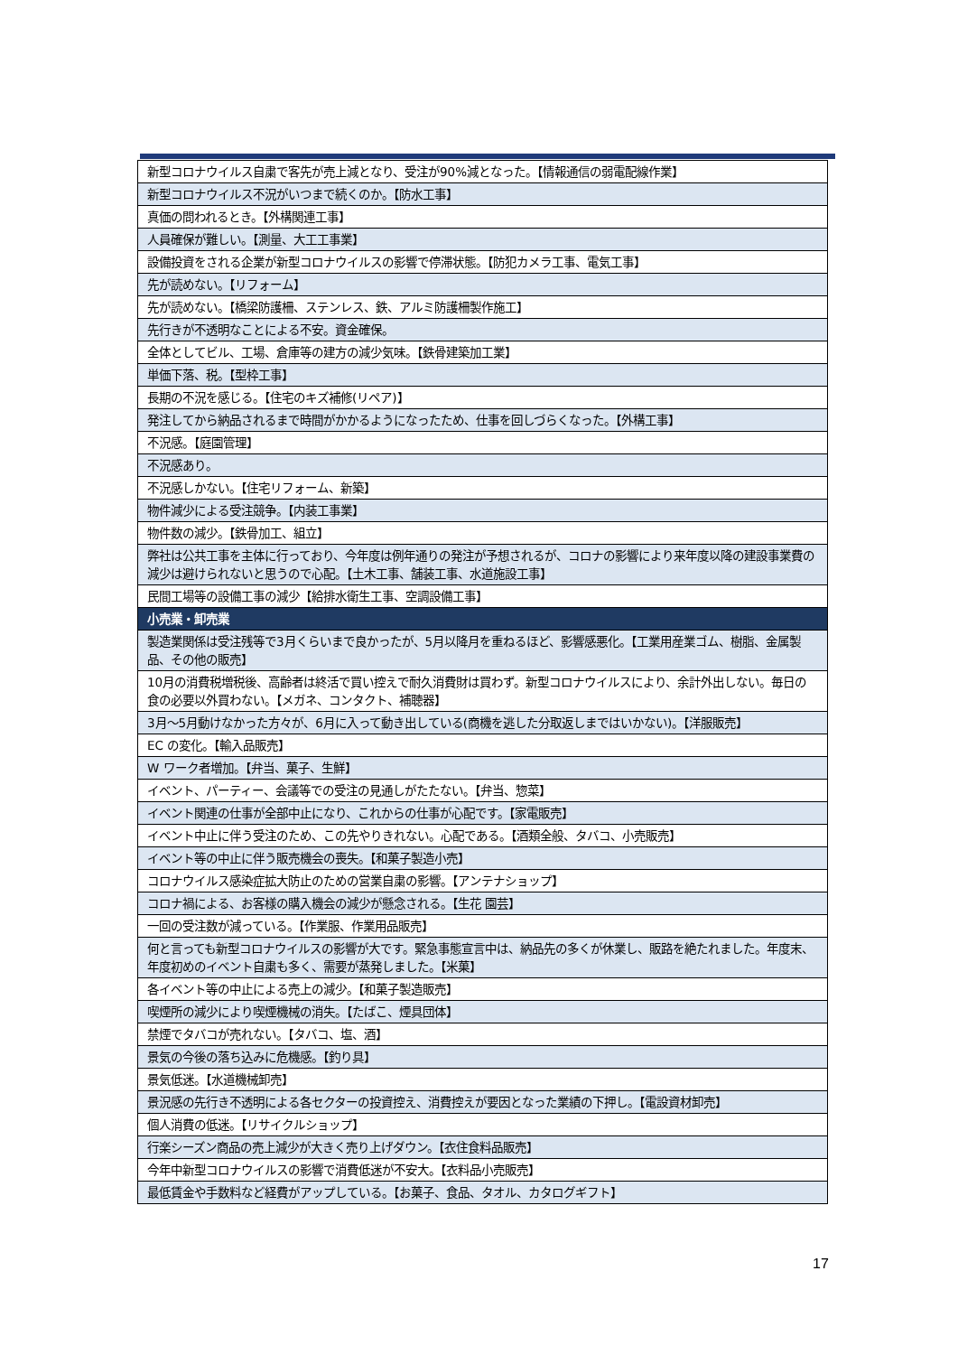| 新型コロナウイルス自粛で客先が売上減となり、受注が90%減となった。【情報通信の弱電配線作業】 |
| 新型コロナウイルス不況がいつまで続くのか。【防水工事】 |
| 真価の問われるとき。【外構関連工事】 |
| 人員確保が難しい。【測量、大工工事業】 |
| 設備投資をされる企業が新型コロナウイルスの影響で停滞状態。【防犯カメラ工事、電気工事】 |
| 先が読めない。【リフォーム】 |
| 先が読めない。【橋梁防護柵、ステンレス、鉄、アルミ防護柵製作施工】 |
| 先行きが不透明なことによる不安。資金確保。 |
| 全体としてビル、工場、倉庫等の建方の減少気味。【鉄骨建築加工業】 |
| 単価下落、税。【型枠工事】 |
| 長期の不況を感じる。【住宅のキズ補修(リペア)】 |
| 発注してから納品されるまで時間がかかるようになったため、仕事を回しづらくなった。【外構工事】 |
| 不況感。【庭園管理】 |
| 不況感あり。 |
| 不況感しかない。【住宅リフォーム、新築】 |
| 物件減少による受注競争。【内装工事業】 |
| 物件数の減少。【鉄骨加工、組立】 |
| 弊社は公共工事を主体に行っており、今年度は例年通りの発注が予想されるが、コロナの影響により来年度以降の建設事業費の減少は避けられないと思うので心配。【土木工事、舗装工事、水道施設工事】 |
| 民間工場等の設備工事の減少【給排水衛生工事、空調設備工事】 |
| 小売業・卸売業 |
| --- |
| 製造業関係は受注残等で3月くらいまで良かったが、5月以降月を重ねるほど、影響感悪化。【工業用産業ゴム、樹脂、金属製品、その他の販売】 |
| 10月の消費税増税後、高齢者は終活で買い控えで耐久消費財は買わず。新型コロナウイルスにより、余計外出しない。毎日の食の必要以外買わない。【メガネ、コンタクト、補聴器】 |
| 3月～5月動けなかった方々が、6月に入って動き出している(商機を逃した分取返しまではいかない)。【洋服販売】 |
| EC の変化。【輸入品販売】 |
| W ワーク者増加。【弁当、菓子、生鮮】 |
| イベント、パーティー、会議等での受注の見通しがたたない。【弁当、惣菜】 |
| イベント関連の仕事が全部中止になり、これからの仕事が心配です。【家電販売】 |
| イベント中止に伴う受注のため、この先やりきれない。心配である。【酒類全般、タバコ、小売販売】 |
| イベント等の中止に伴う販売機会の喪失。【和菓子製造小売】 |
| コロナウイルス感染症拡大防止のための営業自粛の影響。【アンテナショップ】 |
| コロナ禍による、お客様の購入機会の減少が懸念される。【生花 園芸】 |
| 一回の受注数が減っている。【作業服、作業用品販売】 |
| 何と言っても新型コロナウイルスの影響が大です。緊急事態宣言中は、納品先の多くが休業し、販路を絶たれました。年度末、年度初めのイベント自粛も多く、需要が蒸発しました。【米菓】 |
| 各イベント等の中止による売上の減少。【和菓子製造販売】 |
| 喫煙所の減少により喫煙機械の消失。【たばこ、煙具団体】 |
| 禁煙でタバコが売れない。【タバコ、塩、酒】 |
| 景気の今後の落ち込みに危機感。【釣り具】 |
| 景気低迷。【水道機械卸売】 |
| 景況感の先行き不透明による各セクターの投資控え、消費控えが要因となった業績の下押し。【電設資材卸売】 |
| 個人消費の低迷。【リサイクルショップ】 |
| 行楽シーズン商品の売上減少が大きく売り上げダウン。【衣住食料品販売】 |
| 今年中新型コロナウイルスの影響で消費低迷が不安大。【衣料品小売販売】 |
| 最低賃金や手数料など経費がアップしている。【お菓子、食品、タオル、カタログギフト】 |
17